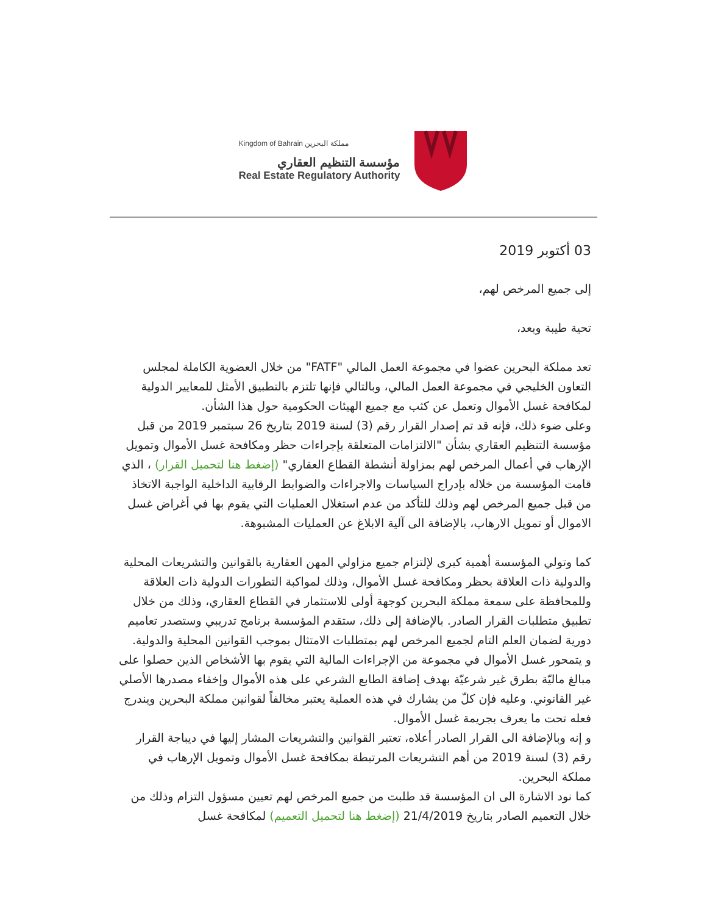Kingdom of Bahrain مملكة البحرين
مؤسسة التنظيم العقاري
Real Estate Regulatory Authority
03 أكتوبر 2019
إلى جميع المرخص لهم،
تحية طيبة وبعد،
تعد مملكة البحرين عضوا في مجموعة العمل المالي "FATF" من خلال العضوية الكاملة لمجلس التعاون الخليجي في مجموعة العمل المالي، وبالتالي فإنها تلتزم بالتطبيق الأمثل للمعايير الدولية لمكافحة غسل الأموال وتعمل عن كثب مع جميع الهيئات الحكومية حول هذا الشأن.
وعلى ضوء ذلك، فإنه قد تم إصدار القرار رقم (3) لسنة 2019 بتاريخ 26 سبتمبر 2019 من قبل مؤسسة التنظيم العقاري بشأن "الالتزامات المتعلقة بإجراءات حظر ومكافحة غسل الأموال وتمويل الإرهاب في أعمال المرخص لهم بمزاولة أنشطة القطاع العقاري" (إضغط هنا لتحميل القرار) ، الذي قامت المؤسسة من خلاله بإدراج السياسات والاجراءات والضوابط الرقابية الداخلية الواجبة الاتخاذ من قبل جميع المرخص لهم وذلك للتأكد من عدم استغلال العمليات التي يقوم بها في أغراض غسل الاموال أو تمويل الارهاب، بالإضافة الى آلية الابلاغ عن العمليات المشبوهة.
كما وتولي المؤسسة أهمية كبرى لإلتزام جميع مزاولي المهن العقارية بالقوانين والتشريعات المحلية والدولية ذات العلاقة بحظر ومكافحة غسل الأموال، وذلك لمواكبة التطورات الدولية ذات العلاقة وللمحافظة على سمعة مملكة البحرين كوجهة أولى للاستثمار في القطاع العقاري، وذلك من خلال تطبيق متطلبات القرار الصادر. بالإضافة إلى ذلك، ستقدم المؤسسة برنامج تدريبي وستصدر تعاميم دورية لضمان العلم التام لجميع المرخص لهم بمتطلبات الامتثال بموجب القوانين المحلية والدولية.
و يتمحور غسل الأموال في مجموعة من الإجراءات المالية التي يقوم بها الأشخاص الذين حصلوا على مبالغ ماليّة بطرق غير شرعيّة بهدف إضافة الطابع الشرعي على هذه الأموال وإخفاء مصدرها الأصلي غير القانوني. وعليه فإن كلّ من يشارك في هذه العملية يعتبر مخالفاً لقوانين مملكة البحرين ويندرج فعله تحت ما يعرف بجريمة غسل الأموال.
و إنه وبالإضافة الى القرار الصادر أعلاه، تعتبر القوانين والتشريعات المشار إليها في ديباجة القرار رقم (3) لسنة 2019 من أهم التشريعات المرتبطة بمكافحة غسل الأموال وتمويل الإرهاب في مملكة البحرين.
كما نود الاشارة الى ان المؤسسة قد طلبت من جميع المرخص لهم تعيين مسؤول التزام وذلك من خلال التعميم الصادر بتاريخ 21/4/2019 (إضغط هنا لتحميل التعميم) لمكافحة غسل